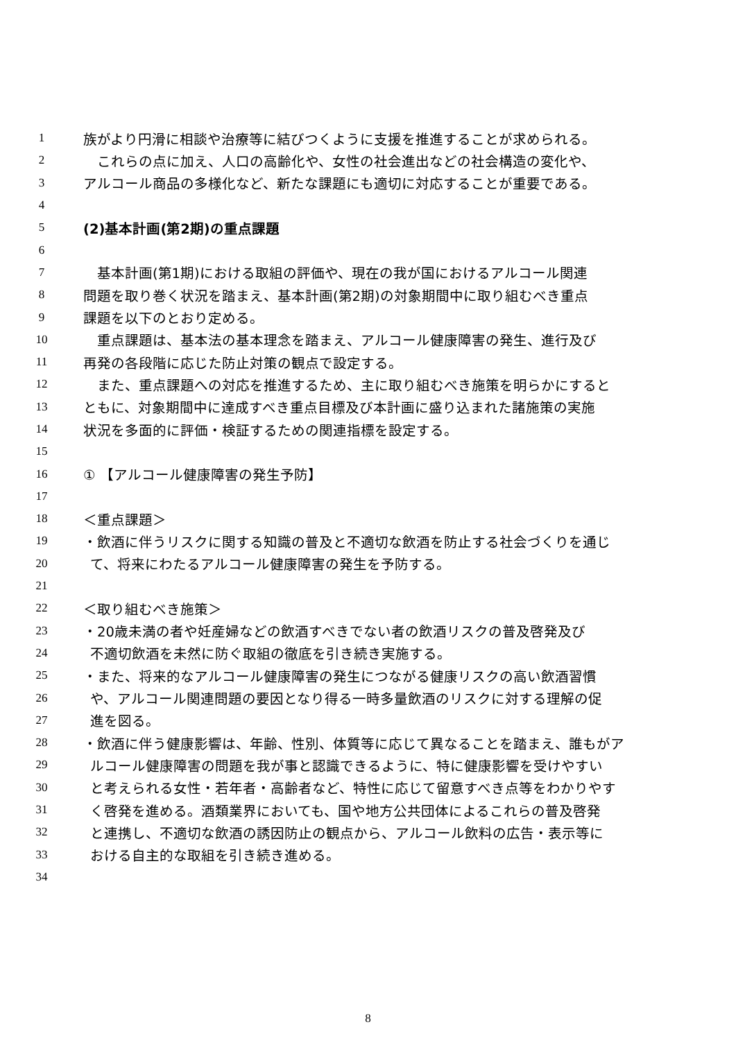1 族がより円滑に相談や治療等に結びつくように支援を推進することが求められる。
2　これらの点に加え、人口の高齢化や、女性の社会進出などの社会構造の変化や、
3 アルコール商品の多様化など、新たな課題にも適切に対応することが重要である。
4
5 (2)基本計画(第2期)の重点課題
6
7　基本計画(第1期)における取組の評価や、現在の我が国におけるアルコール関連
8 問題を取り巻く状況を踏まえ、基本計画(第2期)の対象期間中に取り組むべき重点
9 課題を以下のとおり定める。
10　重点課題は、基本法の基本理念を踏まえ、アルコール健康障害の発生、進行及び
11 再発の各段階に応じた防止対策の観点で設定する。
12　また、重点課題への対応を推進するため、主に取り組むべき施策を明らかにすると
13 ともに、対象期間中に達成すべき重点目標及び本計画に盛り込まれた諸施策の実施
14 状況を多面的に評価・検証するための関連指標を設定する。
15
16 ① 【アルコール健康障害の発生予防】
17
18 ＜重点課題＞
19 ・飲酒に伴うリスクに関する知識の普及と不適切な飲酒を防止する社会づくりを通じ
20 て、将来にわたるアルコール健康障害の発生を予防する。
21
22 ＜取り組むべき施策＞
23 ・20歳未満の者や妊産婦などの飲酒すべきでない者の飲酒リスクの普及啓発及び
24 不適切飲酒を未然に防ぐ取組の徹底を引き続き実施する。
25 ・また、将来的なアルコール健康障害の発生につながる健康リスクの高い飲酒習慣
26 や、アルコール関連問題の要因となり得る一時多量飲酒のリスクに対する理解の促
27 進を図る。
28 ・飲酒に伴う健康影響は、年齢、性別、体質等に応じて異なることを踏まえ、誰もがア
29 ルコール健康障害の問題を我が事と認識できるように、特に健康影響を受けやすい
30 と考えられる女性・若年者・高齢者など、特性に応じて留意すべき点等をわかりやす
31 く啓発を進める。酒類業界においても、国や地方公共団体によるこれらの普及啓発
32 と連携し、不適切な飲酒の誘因防止の観点から、アルコール飲料の広告・表示等に
33 おける自主的な取組を引き続き進める。
34
8